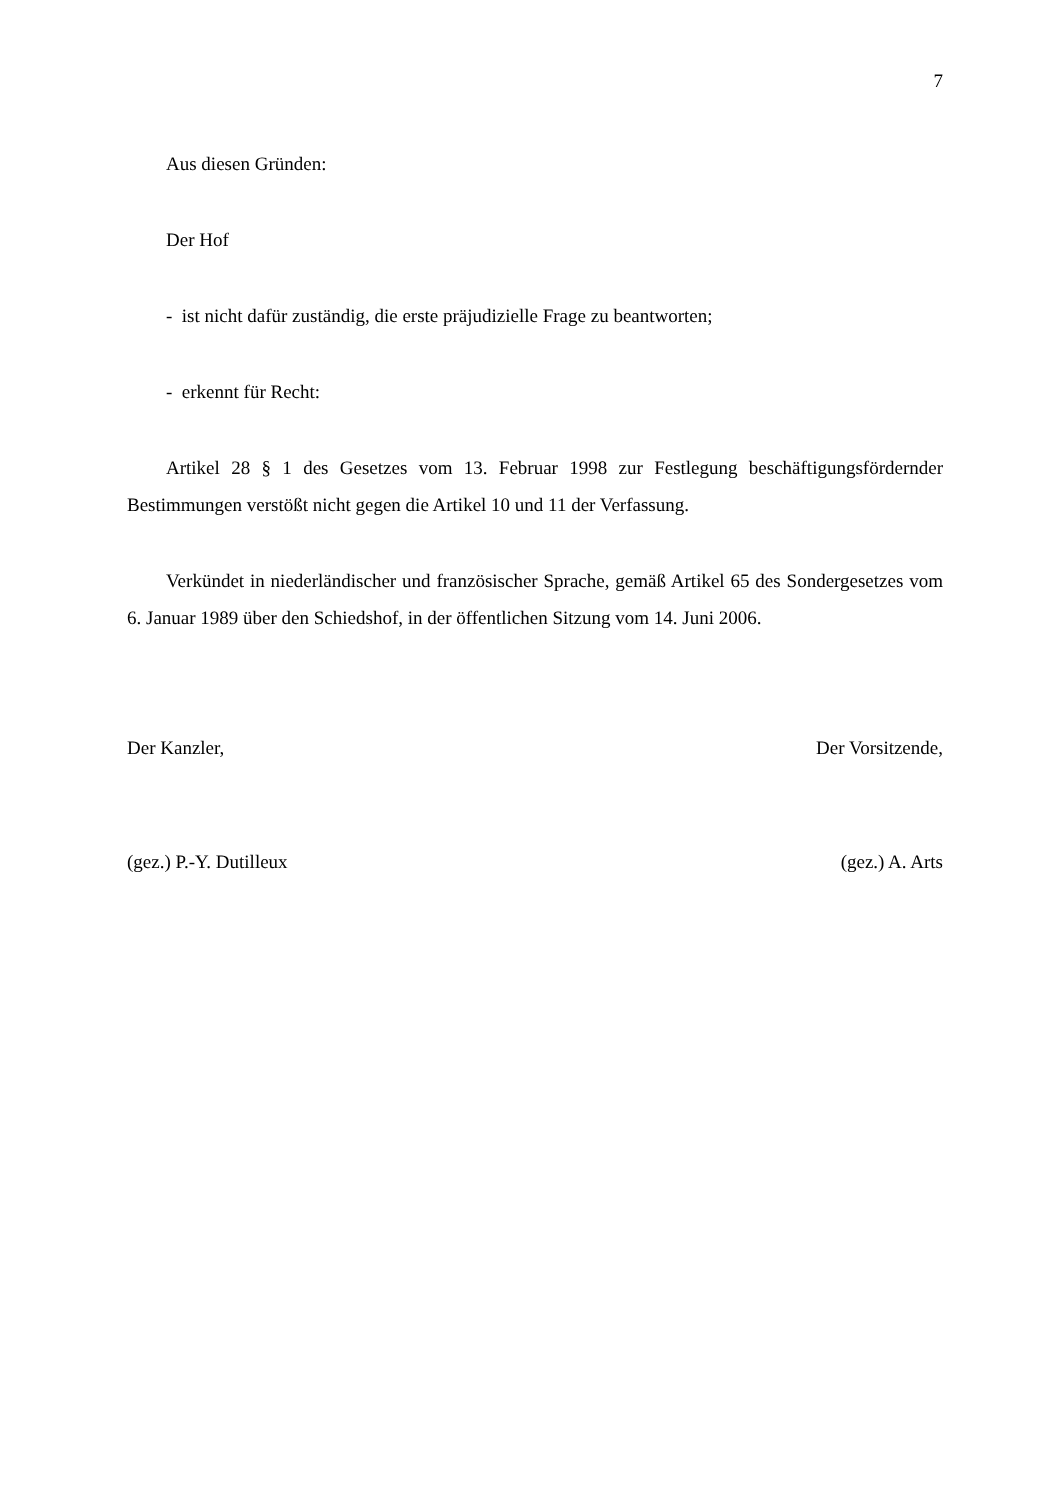7
Aus diesen Gründen:
Der Hof
- ist nicht dafür zuständig, die erste präjudizielle Frage zu beantworten;
- erkennt für Recht:
Artikel 28 § 1 des Gesetzes vom 13. Februar 1998 zur Festlegung beschäftigungsfördernder Bestimmungen verstößt nicht gegen die Artikel 10 und 11 der Verfassung.
Verkündet in niederländischer und französischer Sprache, gemäß Artikel 65 des Sondergesetzes vom 6. Januar 1989 über den Schiedshof, in der öffentlichen Sitzung vom 14. Juni 2006.
Der Kanzler, Der Vorsitzende,
(gez.) P.-Y. Dutilleux (gez.) A. Arts